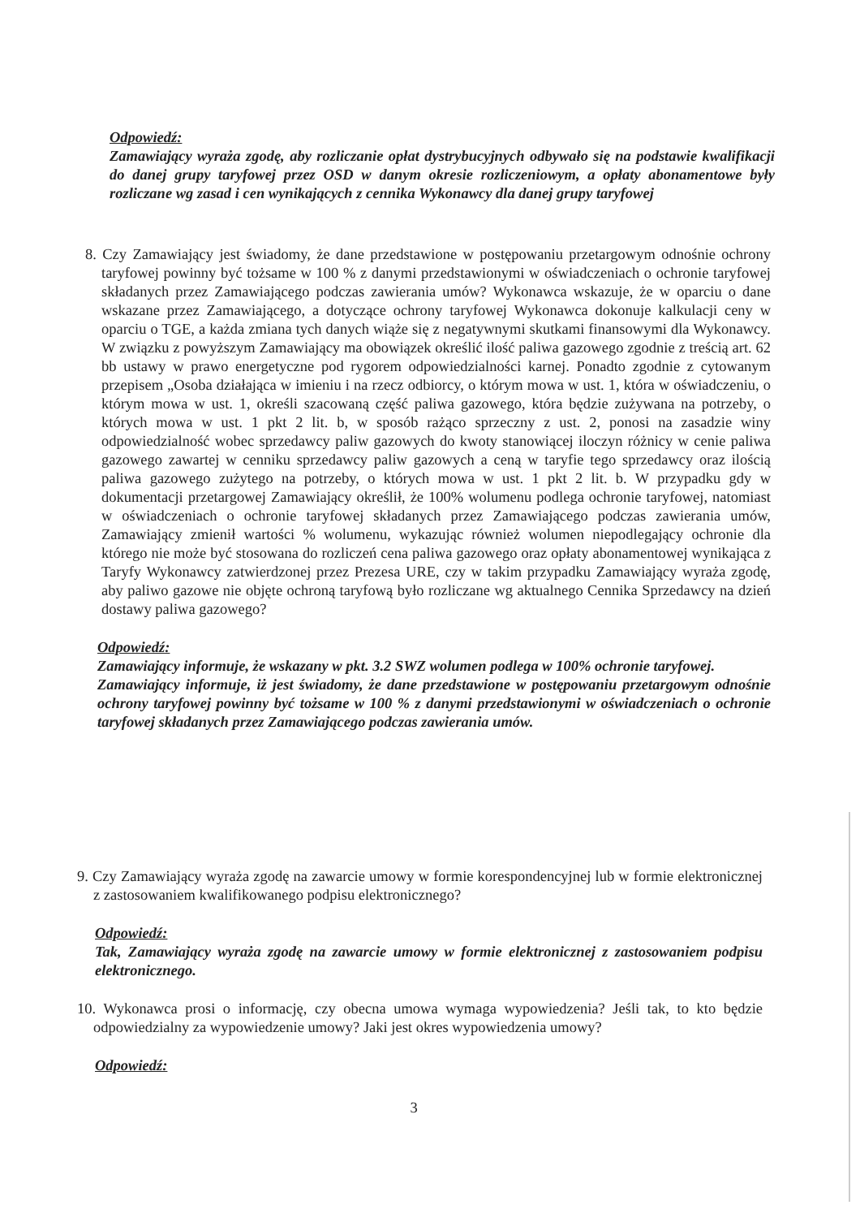Odpowiedź:
Zamawiający wyraża zgodę, aby rozliczanie opłat dystrybucyjnych odbywało się na podstawie kwalifikacji do danej grupy taryfowej przez OSD w danym okresie rozliczeniowym, a opłaty abonamentowe były rozliczane wg zasad i cen wynikających z cennika Wykonawcy dla danej grupy taryfowej
8. Czy Zamawiający jest świadomy, że dane przedstawione w postępowaniu przetargowym odnośnie ochrony taryfowej powinny być tożsame w 100 % z danymi przedstawionymi w oświadczeniach o ochronie taryfowej składanych przez Zamawiającego podczas zawierania umów? Wykonawca wskazuje, że w oparciu o dane wskazane przez Zamawiającego, a dotyczące ochrony taryfowej Wykonawca dokonuje kalkulacji ceny w oparciu o TGE, a każda zmiana tych danych wiąże się z negatywnymi skutkami finansowymi dla Wykonawcy. W związku z powyższym Zamawiający ma obowiązek określić ilość paliwa gazowego zgodnie z treścią art. 62 bb ustawy w prawo energetyczne pod rygorem odpowiedzialności karnej. Ponadto zgodnie z cytowanym przepisem „Osoba działająca w imieniu i na rzecz odbiorcy, o którym mowa w ust. 1, która w oświadczeniu, o którym mowa w ust. 1, określi szacowaną część paliwa gazowego, która będzie zużywana na potrzeby, o których mowa w ust. 1 pkt 2 lit. b, w sposób rażąco sprzeczny z ust. 2, ponosi na zasadzie winy odpowiedzialność wobec sprzedawcy paliw gazowych do kwoty stanowiącej iloczyn różnicy w cenie paliwa gazowego zawartej w cenniku sprzedawcy paliw gazowych a ceną w taryfie tego sprzedawcy oraz ilością paliwa gazowego zużytego na potrzeby, o których mowa w ust. 1 pkt 2 lit. b. W przypadku gdy w dokumentacji przetargowej Zamawiający określił, że 100% wolumenu podlega ochronie taryfowej, natomiast w oświadczeniach o ochronie taryfowej składanych przez Zamawiającego podczas zawierania umów, Zamawiający zmienił wartości % wolumenu, wykazując również wolumen niepodlegający ochronie dla którego nie może być stosowana do rozliczeń cena paliwa gazowego oraz opłaty abonamentowej wynikająca z Taryfy Wykonawcy zatwierdzonej przez Prezesa URE, czy w takim przypadku Zamawiający wyraża zgodę, aby paliwo gazowe nie objęte ochroną taryfową było rozliczane wg aktualnego Cennika Sprzedawcy na dzień dostawy paliwa gazowego?
Odpowiedź:
Zamawiający informuje, że wskazany w pkt. 3.2 SWZ wolumen podlega w 100% ochronie taryfowej.
Zamawiający informuje, iż jest świadomy, że dane przedstawione w postępowaniu przetargowym odnośnie ochrony taryfowej powinny być tożsame w 100 % z danymi przedstawionymi w oświadczeniach o ochronie taryfowej składanych przez Zamawiającego podczas zawierania umów.
9. Czy Zamawiający wyraża zgodę na zawarcie umowy w formie korespondencyjnej lub w formie elektronicznej z zastosowaniem kwalifikowanego podpisu elektronicznego?
Odpowiedź:
Tak, Zamawiający wyraża zgodę na zawarcie umowy w formie elektronicznej z zastosowaniem podpisu elektronicznego.
10. Wykonawca prosi o informację, czy obecna umowa wymaga wypowiedzenia? Jeśli tak, to kto będzie odpowiedzialny za wypowiedzenie umowy? Jaki jest okres wypowiedzenia umowy?
Odpowiedź:
3